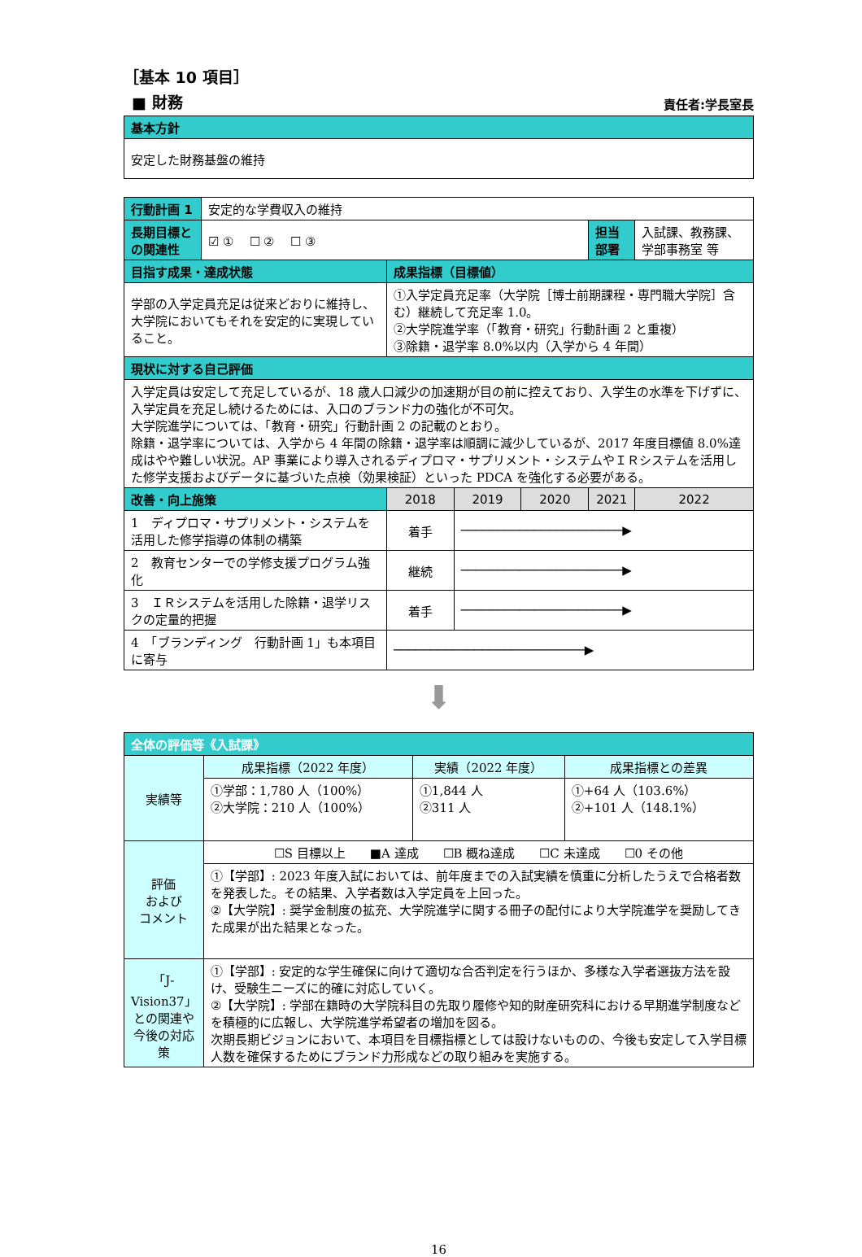［基本 10 項目］
■ 財務 責任者:学長室長
| 基本方針 |
| 安定した財務基盤の維持 |
| 行動計画 1 | 安定的な学費収入の維持 | | | | | | |
| 長期目標と の関連性 | ☑ ① ☐ ② ☐ ③ | | | | | 担当 部署 | 入試課、教務課、 学部事務室 等 |
| 目指す成果・達成状態 | | 成果指標（目標値） | | | | | |
| 学部の入学定員充足は従来どおりに維持し、大学院においてもそれを安定的に実現していること。 | | ①入学定員充足率（大学院［博士前期課程・専門職大学院］含む）継続して充足率 1.0。 ②大学院進学率（「教育・研究」行動計画 2 と重複） ③除籍・退学率 8.0%以内（入学から 4 年間） | | | | | |
| 現状に対する自己評価 | | | | | | | |
| 入学定員は安定して充足しているが、18 歳人口減少の加速期が目の前に控えており、入学生の水準を下げずに、入学定員を充足し続けるためには、入口のブランド力の強化が不可欠。 大学院進学については、「教育・研究」行動計画 2 の記載のとおり。 除籍・退学率については、入学から 4 年間の除籍・退学率は順調に減少しているが、2017 年度目標値 8.0%達成はやや難しい状況。AP 事業により導入されるディプロマ・サプリメント・システムやＩＲシステムを活用した修学支援およびデータに基づいた点検（効果検証）といった PDCA を強化する必要がある。 | | | | | | | |
| 改善・向上施策 | | 2018 | 2019 | 2020 | 2021 | | 2022 |
| 1 ディプロマ・サプリメント・システムを活用した修学指導の体制の構築 | | 着手 | ──────────────────────▶ | | | | |
| 2 教育センターでの学修支援プログラム強化 | | 継続 | ──────────────────────▶ | | | | |
| 3 ＩＲシステムを活用した除籍・退学リスクの定量的把握 | | 着手 | ──────────────────────▶ | | | | |
| 4 「ブランディング 行動計画 1」も本項目に寄与 | | ──────────────────────────▶ | | | | | |
⬇
| 全体の評価等《入試課》 | | | |
| 実績等 | 成果指標（2022 年度） | 実績（2022 年度） | 成果指標との差異 |
| | ①学部：1,780 人（100%） ②大学院：210 人（100%） | ①1,844 人 ②311 人 | ①+64 人（103.6%） ②+101 人（148.1%） |
| 評価 および コメント | ☐S 目標以上 ■A 達成 ☐B 概ね達成 ☐C 未達成 ☐0 その他 | | |
| | ①【学部】: 2023 年度入試においては、前年度までの入試実績を慎重に分析したうえで合格者数を発表した。その結果、入学者数は入学定員を上回った。 ②【大学院】: 奨学金制度の拡充、大学院進学に関する冊子の配付により大学院進学を奨励してきた成果が出た結果となった。 | | |
| 「J-Vision37」との関連や今後の対応策 | ①【学部】: 安定的な学生確保に向けて適切な合否判定を行うほか、多様な入学者選抜方法を設け、受験生ニーズに的確に対応していく。 ②【大学院】: 学部在籍時の大学院科目の先取り履修や知的財産研究科における早期進学制度などを積極的に広報し、大学院進学希望者の増加を図る。 次期長期ビジョンにおいて、本項目を目標指標としては設けないものの、今後も安定して入学目標人数を確保するためにブランド力形成などの取り組みを実施する。 | | |
16